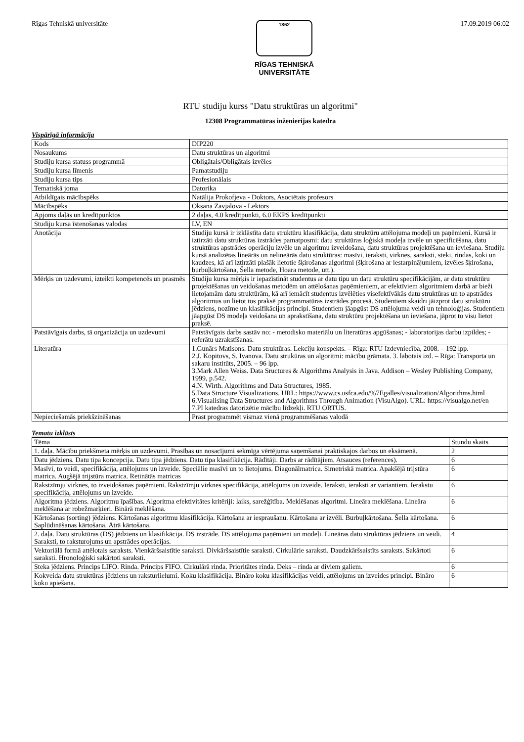Rīgas Tehniskā universitāte
1862
RĪGAS TEHNISKĀ
UNIVERSITĀTE
17.09.2019 06:02
RTU studiju kurss "Datu struktūras un algoritmi"
12308 Programmatūras inženierijas katedra
Vispārīgā informācija
| Kods | DIP220 |
| Nosaukums | Datu struktūras un algoritmi |
| Studiju kursa statuss programmā | Obligātais/Obligātais izvēles |
| Studiju kursa līmenis | Pamatstudiju |
| Studiju kursa tips | Profesionālais |
| Tematiskā joma | Datorika |
| Atbildīgais mācībspēks | Natālija Prokofjeva - Doktors, Asociētais profesors |
| Mācībspēks | Oksana Zavjalova - Lektors |
| Apjoms daļās un kredītpunktos | 2 daļas, 4.0 kredītpunkti, 6.0 EKPS kredītpunkti |
| Studiju kursa īstenošanas valodas | LV, EN |
| Anotācija | Studiju kursā ir izklāstīta datu struktūru klasifikācija, datu struktūru attēlojuma modeļi un paņēmieni. Kursā ir iztirzāti datu struktūras izstrādes pamatposmi: datu struktūras loģiskā modeļa izvēle un specificēšana, datu struktūras apstrādes operāciju izvēle un algoritmu izveidošana, datu struktūras projektēšana un ieviešana. Studiju kursā analizētas lineārās un nelineārās datu struktūras: masīvi, ieraksti, virknes, saraksti, steki, rindas, koki un kaudzes, kā arī iztirzāti plašāk lietotie šķirošanas algoritmi (šķirošana ar iestarpinājumiem, izvēles šķirošana, burbuļkārtošana, Šella metode, Hoara metode, utt.). |
| Mērķis un uzdevumi, izteikti kompetencēs un prasmēs | Studiju kursa mērķis ir iepazīstināt studentus ar datu tipu un datu struktūru specifikācijām, ar datu struktūru projektēšanas un veidošanas metodēm un attēlošanas paņēmieniem, ar efektīviem algoritmiem darbā ar bieži lietojamām datu struktūrām, kā arī iemācīt studentus izvēlēties visefektīvākās datu struktūras un to apstrādes algoritmus un lietot tos praksē programmatūras izstrādes procesā. Studentiem skaidri jāizprot datu struktūru jēdziens, nozīme un klasifikācijas principi. Studentiem jāapgūst DS attēlojuma veidi un tehnoloģijas. Studentiem jāapgūst DS modeļa veidošana un aprakstīšana, datu struktūru projektēšana un ieviešana, jāprot to visu lietot praksē. |
| Patstāvīgais darbs, tā organizācija un uzdevumi | Patstāvīgais darbs sastāv no: - metodisko materiālu un literatūras apgūšanas; - laboratorijas darbu izpildes; - referātu uzrakstīšanas. |
| Literatūra | 1.Gunārs Matisons. Datu struktūras. Lekciju konspekts. – Rīga: RTU Izdevniecība, 2008. – 192 lpp. 2.J. Kopitovs, S. Ivanova. Datu strukūras un algoritmi: mācību grāmata. 3. labotais izd. – Rīga: Transporta un sakaru institūts, 2005. – 96 lpp. 3.Mark Allen Weiss. Data Sructures & Algorithms Analysis in Java. Addison – Wesley Publishing Company, 1999, p.542. 4.N. Wirth. Algorithms and Data Structures, 1985. 5.Data Structure Visualizations. URL: https://www.cs.usfca.edu/%7Egalles/visualization/Algorithms.html 6.Visualising Data Structures and Algorithms Through Animation (VisuAlgo). URL: https://visualgo.net/en 7.PI katedras datorizētie mācību līdzekļi. RTU ORTUS. |
| Nepieciešamās priekšzināšanas | Prast programmēt vismaz vienā programmēšanas valodā |
Tematu izklāsts
| Tēma | Stundu skaits |
| --- | --- |
| 1. daļa. Mācību priekšmeta mērķis un uzdevumi. Prasības un nosacījumi sekmīga vērtējuma saņemšanai praktiskajos darbos un eksāmenā. | 2 |
| Datu jēdziens. Datu tipa koncepcija. Datu tipa jēdziens. Datu tipa klasifikācija. Rādītāji. Darbs ar rādītājiem. Atsauces (references). | 6 |
| Masīvi, to veidi, specifikācija, attēlojums un izveide. Speciālie masīvi un to lietojums. Diagonālmatrica. Simetriskā matrica. Apakšējā trijstūra matrica. Augšējā trijstūra matrica. Retinātās matricas | 6 |
| Rakstzīmju virknes, to izveidošanas paņēmieni. Rakstzīmju virknes specifikācija, attēlojums un izveide. Ieraksti, ieraksti ar variantiem. Ierakstu specifikācija, attēlojums un izveide. | 6 |
| Algoritma jēdziens. Algoritmu īpašības. Algoritma efektivitātes kritēriji: laiks, sarežģītība. Meklēšanas algoritmi. Lineāra meklēšana. Lineāra meklēšana ar robežmarķieri. Binārā meklēšana. | 6 |
| Kārtošanas (sorting) jēdziens. Kārtošanas algoritmu klasifikācija. Kārtošana ar iespraušanu. Kārtošana ar izvēli. Burbuļkārtošana. Šella kārtošana. Saplūdināšanas kārtošana. Ātrā kārtošana. | 6 |
| 2. daļa. Datu struktūras (DS) jēdziens un klasifikācija. DS izstrāde. DS attēlojuma paņēmieni un modeļi. Lineāras datu struktūras jēdziens un veidi. Saraksti, to raksturojums un apstrādes operācijas. | 4 |
| Vektoriālā formā attēlotais saraksts. Vienkāršsaistītie saraksti. Divkāršsaistītie saraksti. Cirkulārie saraksti. Daudzkāršsaistīts saraksts. Sakārtoti saraksti. Hronoloģiski sakārtoti saraksti. | 6 |
| Steka jēdziens. Princips LIFO. Rinda. Princips FIFO. Cirkulārā rinda. Prioritātes rinda. Deks – rinda ar diviem galiem. | 6 |
| Kokveida datu struktūras jēdziens un raksturlielumi. Koku klasifikācija. Bināro koku klasifikācijas veidi, attēlojums un izveides principi. Bināro koku apiešana. | 6 |